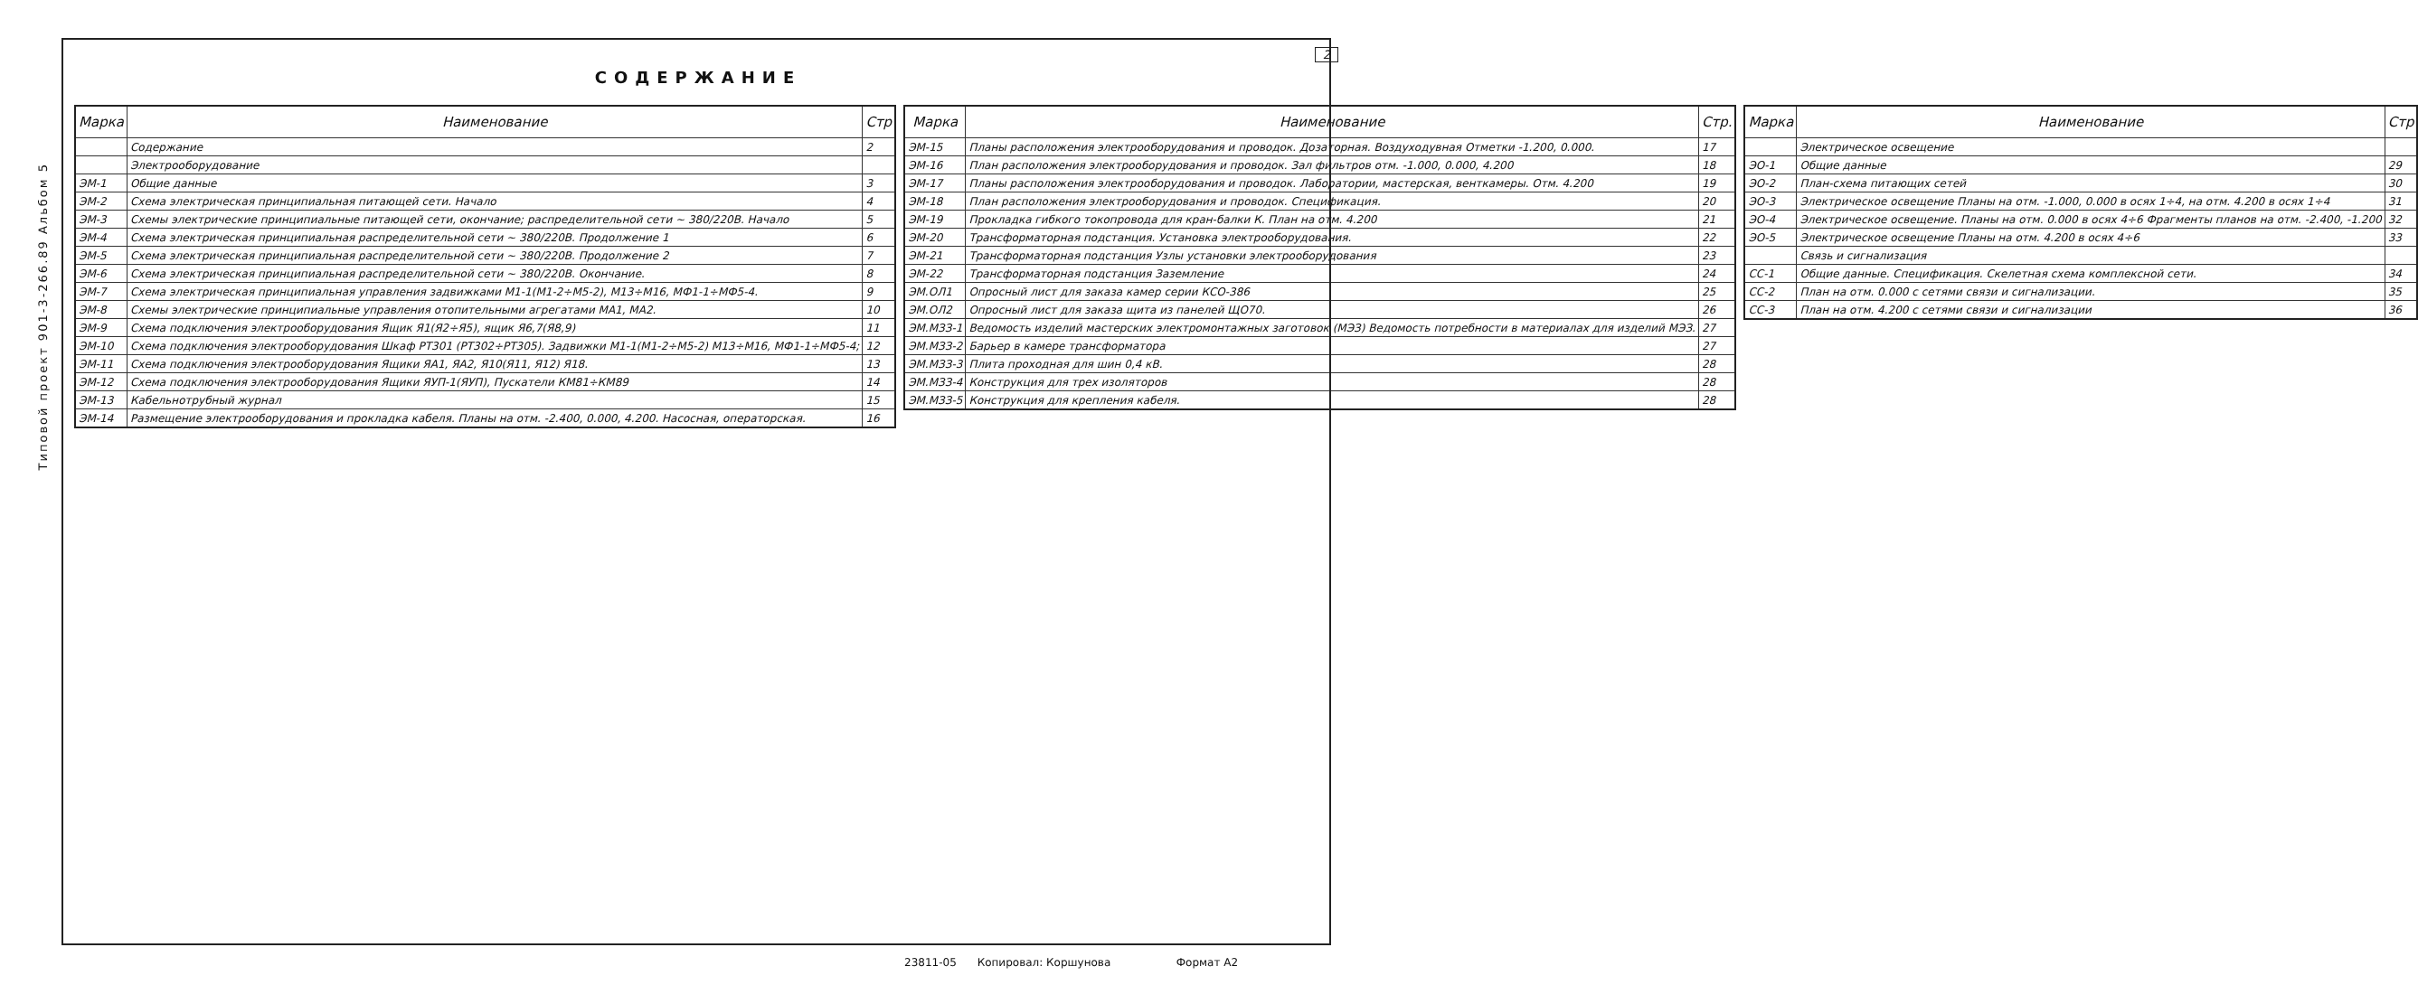2
Типовой проект 901-3-266.89 Альбом 5
СОДЕРЖАНИЕ
| Марка | Наименование | Стр |
| --- | --- | --- |
| | Содержание | 2 |
| | Электрооборудование | |
| ЭМ-1 | Общие данные | 3 |
| ЭМ-2 | Схема электрическая принципиальная питающей сети. Начало | 4 |
| ЭМ-3 | Схемы электрические принципиальные питающей сети, окончание; распределительной сети ~ 380/220В. Начало | 5 |
| ЭМ-4 | Схема электрическая принципиальная распределительной сети ~ 380/220В. Продолжение 1 | 6 |
| ЭМ-5 | Схема электрическая принципиальная распределительной сети ~ 380/220В. Продолжение 2 | 7 |
| ЭМ-6 | Схема электрическая принципиальная распределительной сети ~ 380/220В. Окончание. | 8 |
| ЭМ-7 | Схема электрическая принципиальная управления задвижками М1-1(М1-2÷М5-2), М13÷М16, МФ1-1÷МФ5-4. | 9 |
| ЭМ-8 | Схемы электрические принципиальные управления отопительными агрегатами МА1, МА2. | 10 |
| ЭМ-9 | Схема подключения электрооборудования Ящик Я1(Я2÷Я5), ящик Я6,7(Я8,9) | 11 |
| ЭМ-10 | Схема подключения электрооборудования Шкаф РТ301 (РТ302÷РТ305). Задвижки М1-1(М1-2÷М5-2) М13÷М16, МФ1-1÷МФ5-4; | 12 |
| ЭМ-11 | Схема подключения электрооборудования Ящики ЯА1, ЯА2, Я10(Я11, Я12) Я18. | 13 |
| ЭМ-12 | Схема подключения электрооборудования Ящики ЯУП-1(ЯУП), Пускатели КМ81÷КМ89 | 14 |
| ЭМ-13 | Кабельнотрубный журнал | 15 |
| ЭМ-14 | Размещение электрооборудования и прокладка кабеля. Планы на отм. -2.400, 0.000, 4.200. Насосная, операторская. | 16 |
| Марка | Наименование | Стр. |
| --- | --- | --- |
| ЭМ-15 | Планы расположения электрооборудования и проводок. Дозаторная. Воздуходувная Отметки -1.200, 0.000. | 17 |
| ЭМ-16 | План расположения электрооборудования и проводок. Зал фильтров отм. -1.000, 0.000, 4.200 | 18 |
| ЭМ-17 | Планы расположения электрооборудования и проводок. Лаборатории, мастерская, венткамеры. Отм. 4.200 | 19 |
| ЭМ-18 | План расположения электрооборудования и проводок. Спецификация. | 20 |
| ЭМ-19 | Прокладка гибкого токопровода для кран-балки К. План на отм. 4.200 | 21 |
| ЭМ-20 | Трансформаторная подстанция. Установка электрооборудования. | 22 |
| ЭМ-21 | Трансформаторная подстанция Узлы установки электрооборудования | 23 |
| ЭМ-22 | Трансформаторная подстанция Заземление | 24 |
| ЭМ.ОЛ1 | Опросный лист для заказа камер серии КСО-386 | 25 |
| ЭМ.ОЛ2 | Опросный лист для заказа щита из панелей ЩО70. | 26 |
| ЭМ.МЗЗ-1 | Ведомость изделий мастерских электромонтажных заготовок (МЭЗ) Ведомость потребности в материалах для изделий МЭЗ. | 27 |
| ЭМ.МЗЗ-2 | Барьер в камере трансформатора | 27 |
| ЭМ.МЗЗ-3 | Плита проходная для шин 0,4 кВ. | 28 |
| ЭМ.МЗЗ-4 | Конструкция для трех изоляторов | 28 |
| ЭМ.МЗЗ-5 | Конструкция для крепления кабеля. | 28 |
| Марка | Наименование | Стр |
| --- | --- | --- |
| | Электрическое освещение | |
| ЭО-1 | Общие данные | 29 |
| ЭО-2 | План-схема питающих сетей | 30 |
| ЭО-3 | Электрическое освещение Планы на отм. -1.000, 0.000 в осях 1÷4, на отм. 4.200 в осях 1÷4 | 31 |
| ЭО-4 | Электрическое освещение. Планы на отм. 0.000 в осях 4÷6 Фрагменты планов на отм. -2.400, -1.200 | 32 |
| ЭО-5 | Электрическое освещение Планы на отм. 4.200 в осях 4÷6 | 33 |
| | Связь и сигнализация | |
| СС-1 | Общие данные. Спецификация. Скелетная схема комплексной сети. | 34 |
| СС-2 | План на отм. 0.000 с сетями связи и сигнализации. | 35 |
| СС-3 | План на отм. 4.200 с сетями связи и сигнализации | 36 |
23811-05 Копировал: Коршунова Формат А2